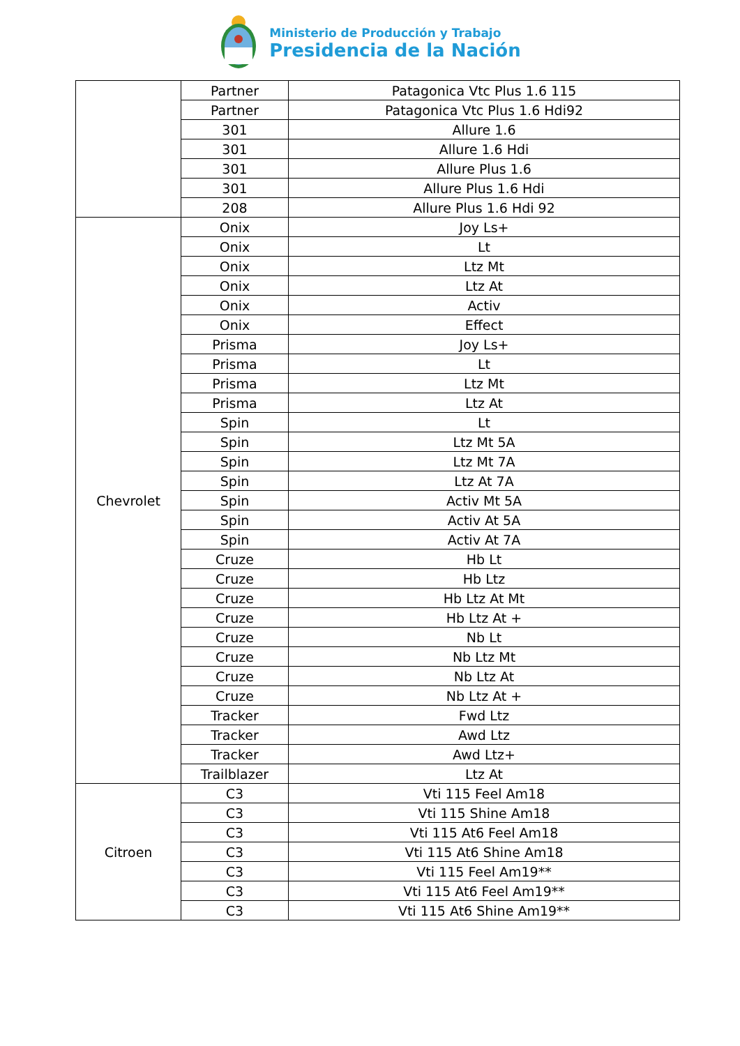Ministerio de Producción y Trabajo
Presidencia de la Nación
| | Partner | Patagonica Vtc Plus 1.6 115 |
| | Partner | Patagonica Vtc Plus 1.6 Hdi92 |
| | 301 | Allure 1.6 |
| | 301 | Allure 1.6 Hdi |
| | 301 | Allure Plus 1.6 |
| | 301 | Allure Plus 1.6 Hdi |
| | 208 | Allure Plus 1.6 Hdi 92 |
| Chevrolet | Onix | Joy Ls+ |
| | Onix | Lt |
| | Onix | Ltz Mt |
| | Onix | Ltz At |
| | Onix | Activ |
| | Onix | Effect |
| | Prisma | Joy Ls+ |
| | Prisma | Lt |
| | Prisma | Ltz Mt |
| | Prisma | Ltz At |
| | Spin | Lt |
| | Spin | Ltz Mt 5A |
| | Spin | Ltz Mt 7A |
| | Spin | Ltz At 7A |
| | Spin | Activ Mt 5A |
| | Spin | Activ At 5A |
| | Spin | Activ At 7A |
| | Cruze | Hb Lt |
| | Cruze | Hb Ltz |
| | Cruze | Hb Ltz At Mt |
| | Cruze | Hb Ltz At + |
| | Cruze | Nb Lt |
| | Cruze | Nb Ltz Mt |
| | Cruze | Nb Ltz At |
| | Cruze | Nb Ltz At + |
| | Tracker | Fwd Ltz |
| | Tracker | Awd Ltz |
| | Tracker | Awd Ltz+ |
| | Trailblazer | Ltz At |
| Citroen | C3 | Vti 115 Feel Am18 |
| | C3 | Vti 115 Shine Am18 |
| | C3 | Vti 115 At6 Feel Am18 |
| | C3 | Vti 115 At6 Shine Am18 |
| | C3 | Vti 115 Feel Am19** |
| | C3 | Vti 115 At6 Feel Am19** |
| | C3 | Vti 115 At6 Shine Am19** |